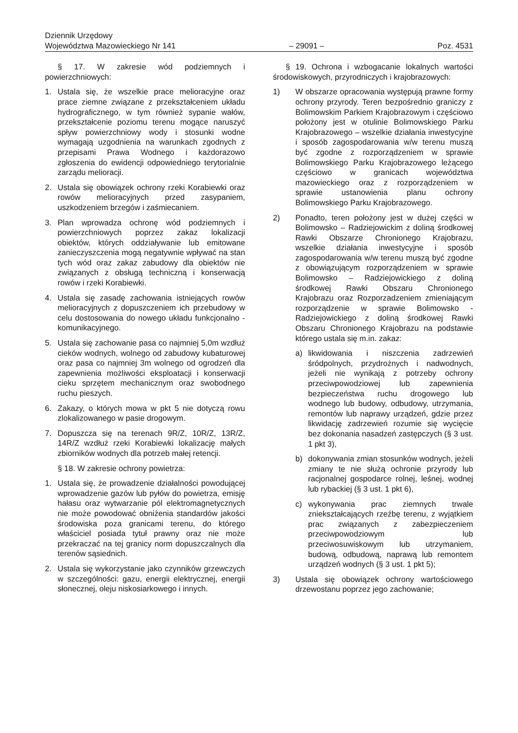Dziennik Urzędowy
Województwa Mazowieckiego Nr 141 – 29091 – Poz. 4531
§ 17. W zakresie wód podziemnych i powierzchniowych:
1. Ustala się, że wszelkie prace melioracyjne oraz prace ziemne związane z przekształceniem układu hydrograficznego, w tym również sypanie wałów, przekształcenie poziomu terenu mogące naruszyć spływ powierzchniowy wody i stosunki wodne wymagają uzgodnienia na warunkach zgodnych z przepisami Prawa Wodnego i każdorazowo zgłoszenia do ewidencji odpowiedniego terytorialnie zarządu melioracji.
2. Ustala się obowiązek ochrony rzeki Korabiewki oraz rowów melioracyjnych przed zasypaniem, uszkodzeniem brzegów i zaśmiecaniem.
3. Plan wprowadza ochronę wód podziemnych i powierzchniowych poprzez zakaz lokalizacji obiektów, których oddziaływanie lub emitowane zanieczyszczenia mogą negatywnie wpływać na stan tych wód oraz zakaz zabudowy dla obiektów nie związanych z obsługą techniczną i konserwacją rowów i rzeki Korabiewki.
4. Ustala się zasadę zachowania istniejących rowów melioracyjnych z dopuszczeniem ich przebudowy w celu dostosowania do nowego układu funkcjonalno - komunikacyjnego.
5. Ustala się zachowanie pasa co najmniej 5,0m wzdłuż cieków wodnych, wolnego od zabudowy kubaturowej oraz pasa co najmniej 3m wolnego od ogrodzeń dla zapewnienia możliwości eksploatacji i konserwacji cieku sprzętem mechanicznym oraz swobodnego ruchu pieszych.
6. Zakazy, o których mowa w pkt 5 nie dotyczą rowu zlokalizowanego w pasie drogowym.
7. Dopuszcza się na terenach 9R/Z, 10R/Z, 13R/Z, 14R/Z wzdłuż rzeki Korabiewki lokalizację małych zbiorników wodnych dla potrzeb małej retencji.
§ 18. W zakresie ochrony powietrza:
1. Ustala się, że prowadzenie działalności powodującej wprowadzenie gazów lub pyłów do powietrza, emisję hałasu oraz wytwarzanie pól elektromagnetycznych nie może powodować obniżenia standardów jakości środowiska poza granicami terenu, do którego właściciel posiada tytuł prawny oraz nie może przekraczać na tej granicy norm dopuszczalnych dla terenów sąsiednich.
2. Ustala się wykorzystanie jako czynników grzewczych w szczególności: gazu, energii elektrycznej, energii słonecznej, oleju niskosiarkowego i innych.
§ 19. Ochrona i wzbogacanie lokalnych wartości środowiskowych, przyrodniczych i krajobrazowych:
1) W obszarze opracowania występują prawne formy ochrony przyrody. Teren bezpośrednio graniczy z Bolimowskim Parkiem Krajobrazowym i częściowo położony jest w otulinie Bolimowskiego Parku Krajobrazowego – wszelkie działania inwestycyjne i sposób zagospodarowania w/w terenu muszą być zgodne z rozporządzeniem w sprawie Bolimowskiego Parku Krajobrazowego leżącego częściowo w granicach województwa mazowieckiego oraz z rozporządzeniem w sprawie ustanowienia planu ochrony Bolimowskiego Parku Krajobrazowego.
2) Ponadto, teren położony jest w dużej części w Bolimowsko – Radziejowickim z doliną środkowej Rawki Obszarze Chronionego Krajobrazu, wszelkie działania inwestycyjne i sposób zagospodarowania w/w terenu muszą być zgodne z obowiązującym rozporządzeniem w sprawie Bolimowsko – Radziejowickiego z doliną środkowej Rawki Obszaru Chronionego Krajobrazu oraz Rozporzadzeniem zmieniającym rozporządzenie w sprawie Bolimowsko - Radziejowickiego z doliną środkowej Rawki Obszaru Chronionego Krajobrazu na podstawie którego ustala się m.in. zakaz:
a) likwidowania i niszczenia zadrzewień śródpolnych, przydrożnych i nadwodnych, jeżeli nie wynikają z potrzeby ochrony przeciwpowodziowej lub zapewnienia bezpieczeństwa ruchu drogowego lub wodnego lub budowy, odbudowy, utrzymania, remontów lub naprawy urządzeń, gdzie przez likwidację zadrzewień rozumie się wycięcie bez dokonania nasadzeń zastępczych (§ 3 ust. 1 pkt 3),
b) dokonywania zmian stosunków wodnych, jeżeli zmiany te nie służą ochronie przyrody lub racjonalnej gospodarce rolnej, leśnej, wodnej lub rybackiej (§ 3 ust. 1 pkt 6),
c) wykonywania prac ziemnych trwale zniekształcających rzeźbę terenu, z wyjątkiem prac związanych z zabezpieczeniem przeciwpowodziowym lub przeciwosuwiskowym lub utrzymaniem, budową, odbudową, naprawą lub remontem urządzeń wodnych (§ 3 ust. 1 pkt 5);
3) Ustala się obowiązek ochrony wartościowego drzewostanu poprzez jego zachowanie;